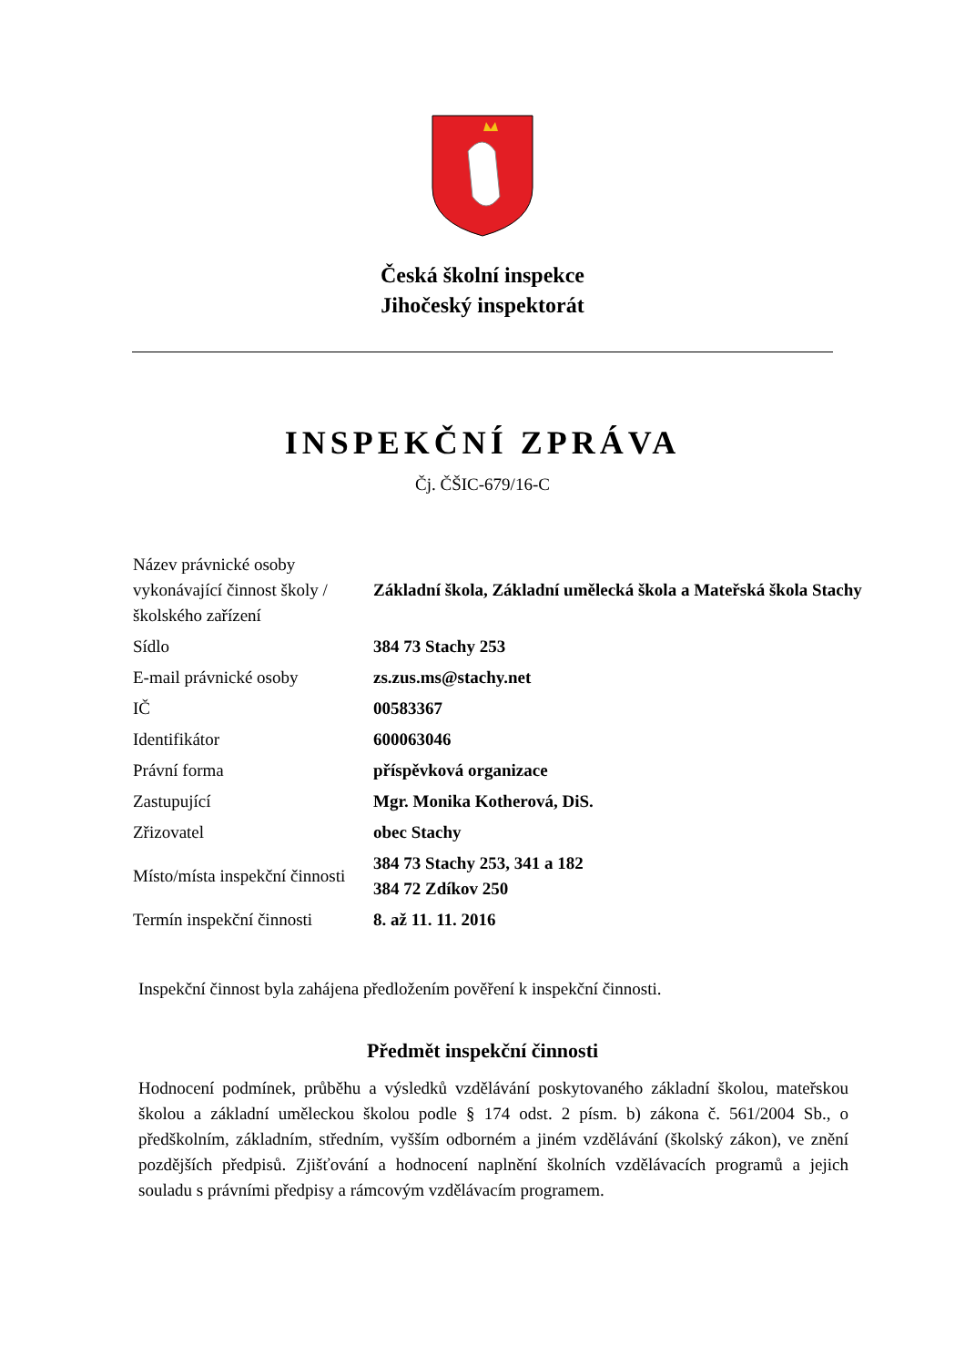Česká školní inspekce
Jihočeský inspektorát
INSPEKČNÍ ZPRÁVA
Čj. ČŠIC-679/16-C
| Název právnické osoby vykonávající činnost školy / školského zařízení | Základní škola, Základní umělecká škola a Mateřská škola Stachy |
| Sídlo | 384 73 Stachy 253 |
| E-mail právnické osoby | zs.zus.ms@stachy.net |
| IČ | 00583367 |
| Identifikátor | 600063046 |
| Právní forma | příspěvková organizace |
| Zastupující | Mgr. Monika Kotherová, DiS. |
| Zřizovatel | obec Stachy |
| Místo/místa inspekční činnosti | 384 73 Stachy 253, 341 a 182 384 72 Zdíkov 250 |
| Termín inspekční činnosti | 8. až 11. 11. 2016 |
Inspekční činnost byla zahájena předložením pověření k inspekční činnosti.
Předmět inspekční činnosti
Hodnocení podmínek, průběhu a výsledků vzdělávání poskytovaného základní školou, mateřskou školou a základní uměleckou školou podle § 174 odst. 2 písm. b) zákona č. 561/2004 Sb., o předškolním, základním, středním, vyšším odborném a jiném vzdělávání (školský zákon), ve znění pozdějších předpisů. Zjišťování a hodnocení naplnění školních vzdělávacích programů a jejich souladu s právními předpisy a rámcovým vzdělávacím programem.